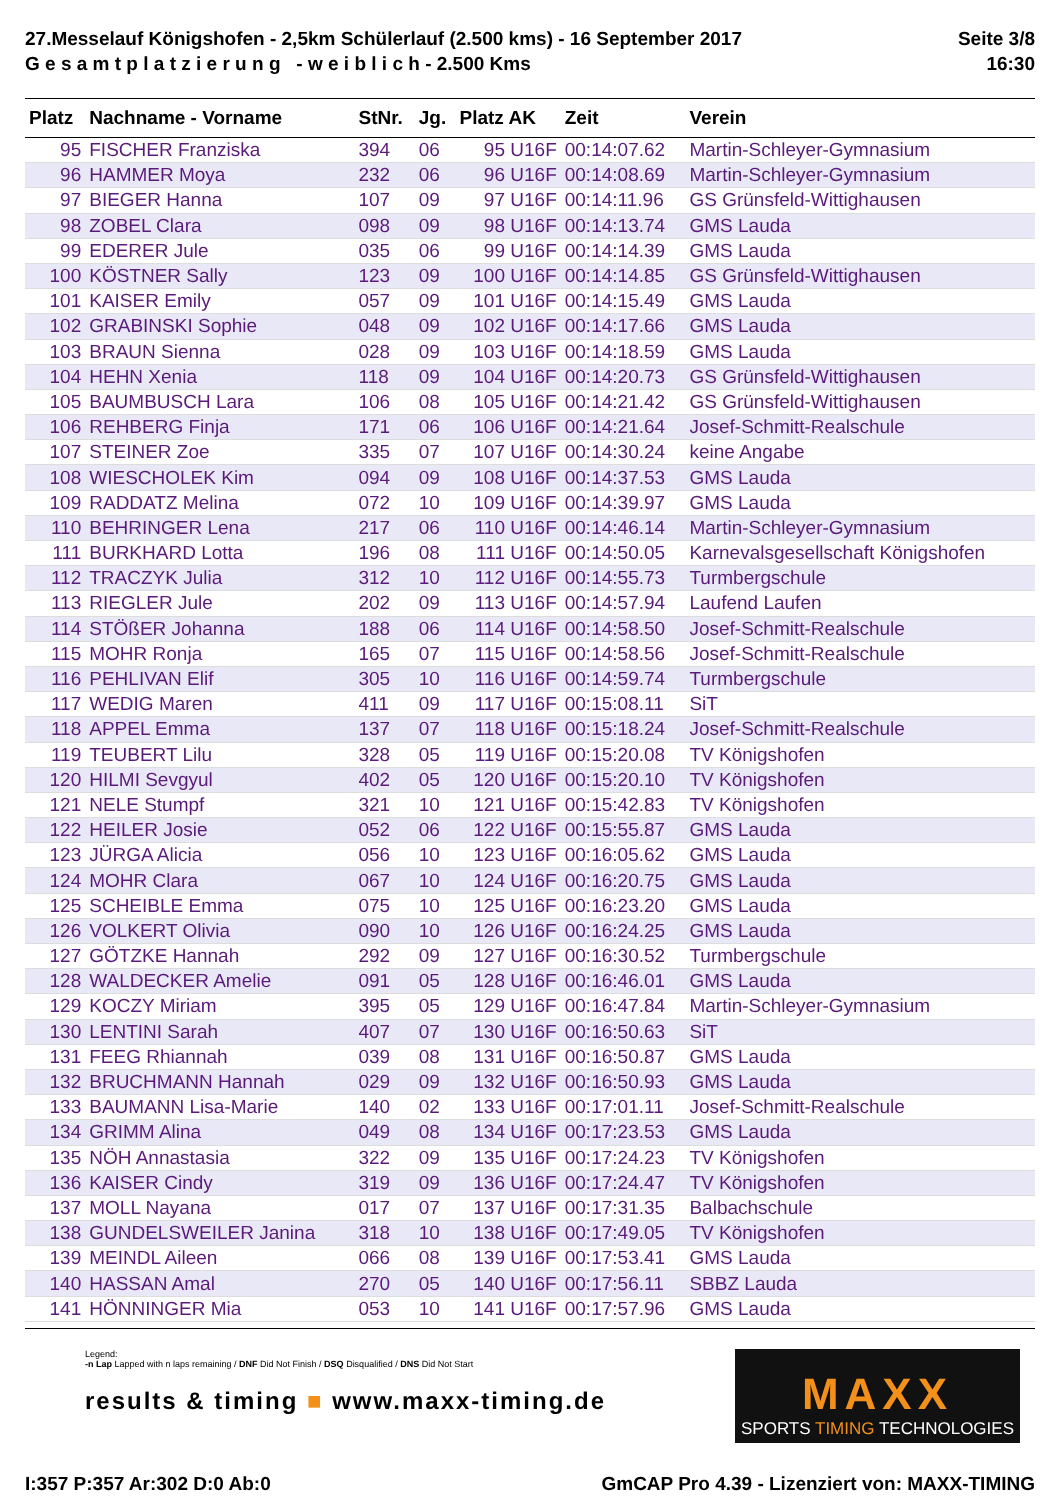27.Messelauf Königshofen - 2,5km Schülerlauf (2.500 kms) - 16 September 2017
G e s a m t p l a t z i e r u n g - w e i b l i c h - 2.500 Kms
Seite 3/8
16:30
| Platz | Nachname - Vorname | StNr. | Jg. | Platz AK | Zeit | Verein |
| --- | --- | --- | --- | --- | --- | --- |
| 95 | FISCHER Franziska | 394 | 06 | 95 U16F | 00:14:07.62 | Martin-Schleyer-Gymnasium |
| 96 | HAMMER Moya | 232 | 06 | 96 U16F | 00:14:08.69 | Martin-Schleyer-Gymnasium |
| 97 | BIEGER Hanna | 107 | 09 | 97 U16F | 00:14:11.96 | GS Grünsfeld-Wittighausen |
| 98 | ZOBEL Clara | 098 | 09 | 98 U16F | 00:14:13.74 | GMS Lauda |
| 99 | EDERER Jule | 035 | 06 | 99 U16F | 00:14:14.39 | GMS Lauda |
| 100 | KÖSTNER Sally | 123 | 09 | 100 U16F | 00:14:14.85 | GS Grünsfeld-Wittighausen |
| 101 | KAISER Emily | 057 | 09 | 101 U16F | 00:14:15.49 | GMS Lauda |
| 102 | GRABINSKI Sophie | 048 | 09 | 102 U16F | 00:14:17.66 | GMS Lauda |
| 103 | BRAUN Sienna | 028 | 09 | 103 U16F | 00:14:18.59 | GMS Lauda |
| 104 | HEHN Xenia | 118 | 09 | 104 U16F | 00:14:20.73 | GS Grünsfeld-Wittighausen |
| 105 | BAUMBUSCH Lara | 106 | 08 | 105 U16F | 00:14:21.42 | GS Grünsfeld-Wittighausen |
| 106 | REHBERG Finja | 171 | 06 | 106 U16F | 00:14:21.64 | Josef-Schmitt-Realschule |
| 107 | STEINER Zoe | 335 | 07 | 107 U16F | 00:14:30.24 | keine Angabe |
| 108 | WIESCHOLEK Kim | 094 | 09 | 108 U16F | 00:14:37.53 | GMS Lauda |
| 109 | RADDATZ Melina | 072 | 10 | 109 U16F | 00:14:39.97 | GMS Lauda |
| 110 | BEHRINGER Lena | 217 | 06 | 110 U16F | 00:14:46.14 | Martin-Schleyer-Gymnasium |
| 111 | BURKHARD Lotta | 196 | 08 | 111 U16F | 00:14:50.05 | Karnevalsgesellschaft Königshofen |
| 112 | TRACZYK Julia | 312 | 10 | 112 U16F | 00:14:55.73 | Turmbergschule |
| 113 | RIEGLER Jule | 202 | 09 | 113 U16F | 00:14:57.94 | Laufend Laufen |
| 114 | STÖßER Johanna | 188 | 06 | 114 U16F | 00:14:58.50 | Josef-Schmitt-Realschule |
| 115 | MOHR Ronja | 165 | 07 | 115 U16F | 00:14:58.56 | Josef-Schmitt-Realschule |
| 116 | PEHLIVAN Elif | 305 | 10 | 116 U16F | 00:14:59.74 | Turmbergschule |
| 117 | WEDIG Maren | 411 | 09 | 117 U16F | 00:15:08.11 | SiT |
| 118 | APPEL Emma | 137 | 07 | 118 U16F | 00:15:18.24 | Josef-Schmitt-Realschule |
| 119 | TEUBERT Lilu | 328 | 05 | 119 U16F | 00:15:20.08 | TV Königshofen |
| 120 | HILMI Sevgyul | 402 | 05 | 120 U16F | 00:15:20.10 | TV Königshofen |
| 121 | NELE Stumpf | 321 | 10 | 121 U16F | 00:15:42.83 | TV Königshofen |
| 122 | HEILER Josie | 052 | 06 | 122 U16F | 00:15:55.87 | GMS Lauda |
| 123 | JÜRGA Alicia | 056 | 10 | 123 U16F | 00:16:05.62 | GMS Lauda |
| 124 | MOHR Clara | 067 | 10 | 124 U16F | 00:16:20.75 | GMS Lauda |
| 125 | SCHEIBLE Emma | 075 | 10 | 125 U16F | 00:16:23.20 | GMS Lauda |
| 126 | VOLKERT Olivia | 090 | 10 | 126 U16F | 00:16:24.25 | GMS Lauda |
| 127 | GÖTZKE Hannah | 292 | 09 | 127 U16F | 00:16:30.52 | Turmbergschule |
| 128 | WALDECKER Amelie | 091 | 05 | 128 U16F | 00:16:46.01 | GMS Lauda |
| 129 | KOCZY Miriam | 395 | 05 | 129 U16F | 00:16:47.84 | Martin-Schleyer-Gymnasium |
| 130 | LENTINI Sarah | 407 | 07 | 130 U16F | 00:16:50.63 | SiT |
| 131 | FEEG Rhiannah | 039 | 08 | 131 U16F | 00:16:50.87 | GMS Lauda |
| 132 | BRUCHMANN Hannah | 029 | 09 | 132 U16F | 00:16:50.93 | GMS Lauda |
| 133 | BAUMANN Lisa-Marie | 140 | 02 | 133 U16F | 00:17:01.11 | Josef-Schmitt-Realschule |
| 134 | GRIMM Alina | 049 | 08 | 134 U16F | 00:17:23.53 | GMS Lauda |
| 135 | NÖH Annastasia | 322 | 09 | 135 U16F | 00:17:24.23 | TV Königshofen |
| 136 | KAISER Cindy | 319 | 09 | 136 U16F | 00:17:24.47 | TV Königshofen |
| 137 | MOLL Nayana | 017 | 07 | 137 U16F | 00:17:31.35 | Balbachschule |
| 138 | GUNDELSWEILER Janina | 318 | 10 | 138 U16F | 00:17:49.05 | TV Königshofen |
| 139 | MEINDL Aileen | 066 | 08 | 139 U16F | 00:17:53.41 | GMS Lauda |
| 140 | HASSAN Amal | 270 | 05 | 140 U16F | 00:17:56.11 | SBBZ Lauda |
| 141 | HÖNNINGER Mia | 053 | 10 | 141 U16F | 00:17:57.96 | GMS Lauda |
Legend:
-n Lap Lapped with n laps remaining / DNF Did Not Finish / DSQ Disqualified / DNS Did Not Start
results & timing ■ www.maxx-timing.de
MAXX
SPORTS TIMING TECHNOLOGIES
I:357 P:357 Ar:302 D:0 Ab:0 GmCAP Pro 4.39 - Lizenziert von: MAXX-TIMING